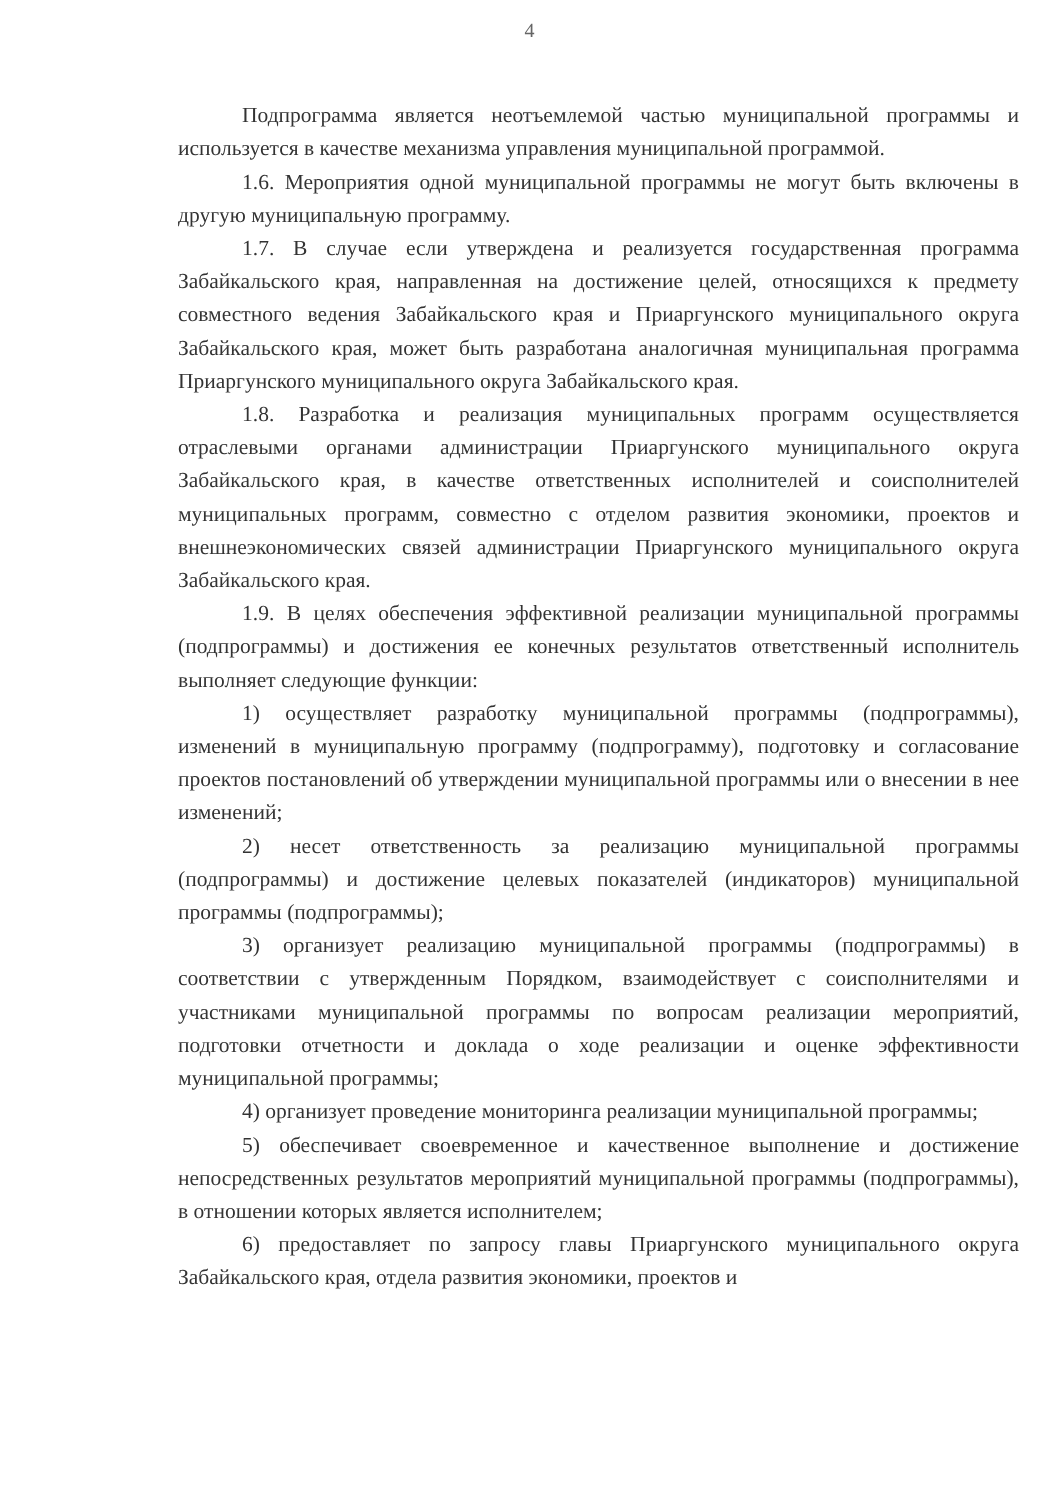4
Подпрограмма является неотъемлемой частью муниципальной программы и используется в качестве механизма управления муниципальной программой.
1.6. Мероприятия одной муниципальной программы не могут быть включены в другую муниципальную программу.
1.7. В случае если утверждена и реализуется государственная программа Забайкальского края, направленная на достижение целей, относящихся к предмету совместного ведения Забайкальского края и Приаргунского муниципального округа Забайкальского края, может быть разработана аналогичная муниципальная программа Приаргунского муниципального округа Забайкальского края.
1.8. Разработка и реализация муниципальных программ осуществляется отраслевыми органами администрации Приаргунского муниципального округа Забайкальского края, в качестве ответственных исполнителей и соисполнителей муниципальных программ, совместно с отделом развития экономики, проектов и внешнеэкономических связей администрации Приаргунского муниципального округа Забайкальского края.
1.9. В целях обеспечения эффективной реализации муниципальной программы (подпрограммы) и достижения ее конечных результатов ответственный исполнитель выполняет следующие функции:
1) осуществляет разработку муниципальной программы (подпрограммы), изменений в муниципальную программу (подпрограмму), подготовку и согласование проектов постановлений об утверждении муниципальной программы или о внесении в нее изменений;
2) несет ответственность за реализацию муниципальной программы (подпрограммы) и достижение целевых показателей (индикаторов) муниципальной программы (подпрограммы);
3) организует реализацию муниципальной программы (подпрограммы) в соответствии с утвержденным Порядком, взаимодействует с соисполнителями и участниками муниципальной программы по вопросам реализации мероприятий, подготовки отчетности и доклада о ходе реализации и оценке эффективности муниципальной программы;
4) организует проведение мониторинга реализации муниципальной программы;
5) обеспечивает своевременное и качественное выполнение и достижение непосредственных результатов мероприятий муниципальной программы (подпрограммы), в отношении которых является исполнителем;
6) предоставляет по запросу главы Приаргунского муниципального округа Забайкальского края, отдела развития экономики, проектов и